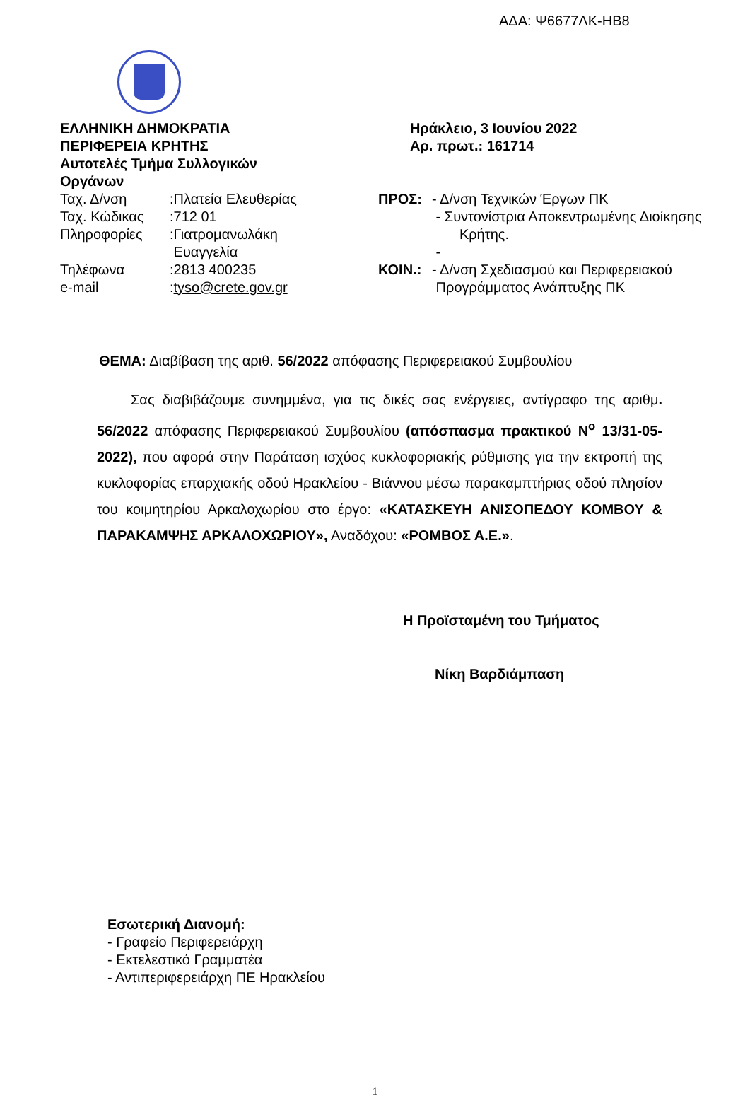ΑΔΑ: Ψ6677ΛΚ-ΗΒ8
ΕΛΛΗΝΙΚΗ ΔΗΜΟΚΡΑΤΙΑ
ΠΕΡΙΦΕΡΕΙΑ ΚΡΗΤΗΣ
Αυτοτελές Τμήμα Συλλογικών
Οργάνων
| Ταχ. Δ/νση | :Πλατεία Ελευθερίας |
| Ταχ. Κώδικας | :712 01 |
| Πληροφορίες | :Γιατρομανωλάκη Ευαγγελία |
| Τηλέφωνα | :2813 400235 |
| e-mail | : tyso@crete.gov.gr |
Ηράκλειο, 3 Ιουνίου 2022
Αρ. πρωτ.: 161714
| ΠΡΟΣ: | - Δ/νση Τεχνικών Έργων ΠΚ - Συντονίστρια Αποκεντρωμένης Διοίκησης Κρήτης. - |
| ΚΟΙΝ.: | - Δ/νση Σχεδιασμού και Περιφερειακού Προγράμματος Ανάπτυξης ΠΚ |
ΘΕΜΑ: Διαβίβαση της αριθ. 56/2022 απόφασης Περιφερειακού Συμβουλίου
Σας διαβιβάζουμε συνημμένα, για τις δικές σας ενέργειες, αντίγραφο της αριθμ. 56/2022 απόφασης Περιφερειακού Συμβουλίου (απόσπασμα πρακτικού Ν<sup>ο</sup> 13/31-05-2022), που αφορά στην Παράταση ισχύος κυκλοφοριακής ρύθμισης για την εκτροπή της κυκλοφορίας επαρχιακής οδού Ηρακλείου - Βιάννου μέσω παρακαμπτήριας οδού πλησίον του κοιμητηρίου Αρκαλοχωρίου στο έργο: «ΚΑΤΑΣΚΕΥΗ ΑΝΙΣΟΠΕΔΟΥ ΚΟΜΒΟΥ & ΠΑΡΑΚΑΜΨΗΣ ΑΡΚΑΛΟΧΩΡΙΟΥ», Αναδόχου: «ΡΟΜΒΟΣ Α.Ε.».
Η Προϊσταμένη του Τμήματος
Νίκη Βαρδιάμπαση
Εσωτερική Διανομή:
- Γραφείο Περιφερειάρχη
- Εκτελεστικό Γραμματέα
- Αντιπεριφερειάρχη ΠΕ Ηρακλείου
1